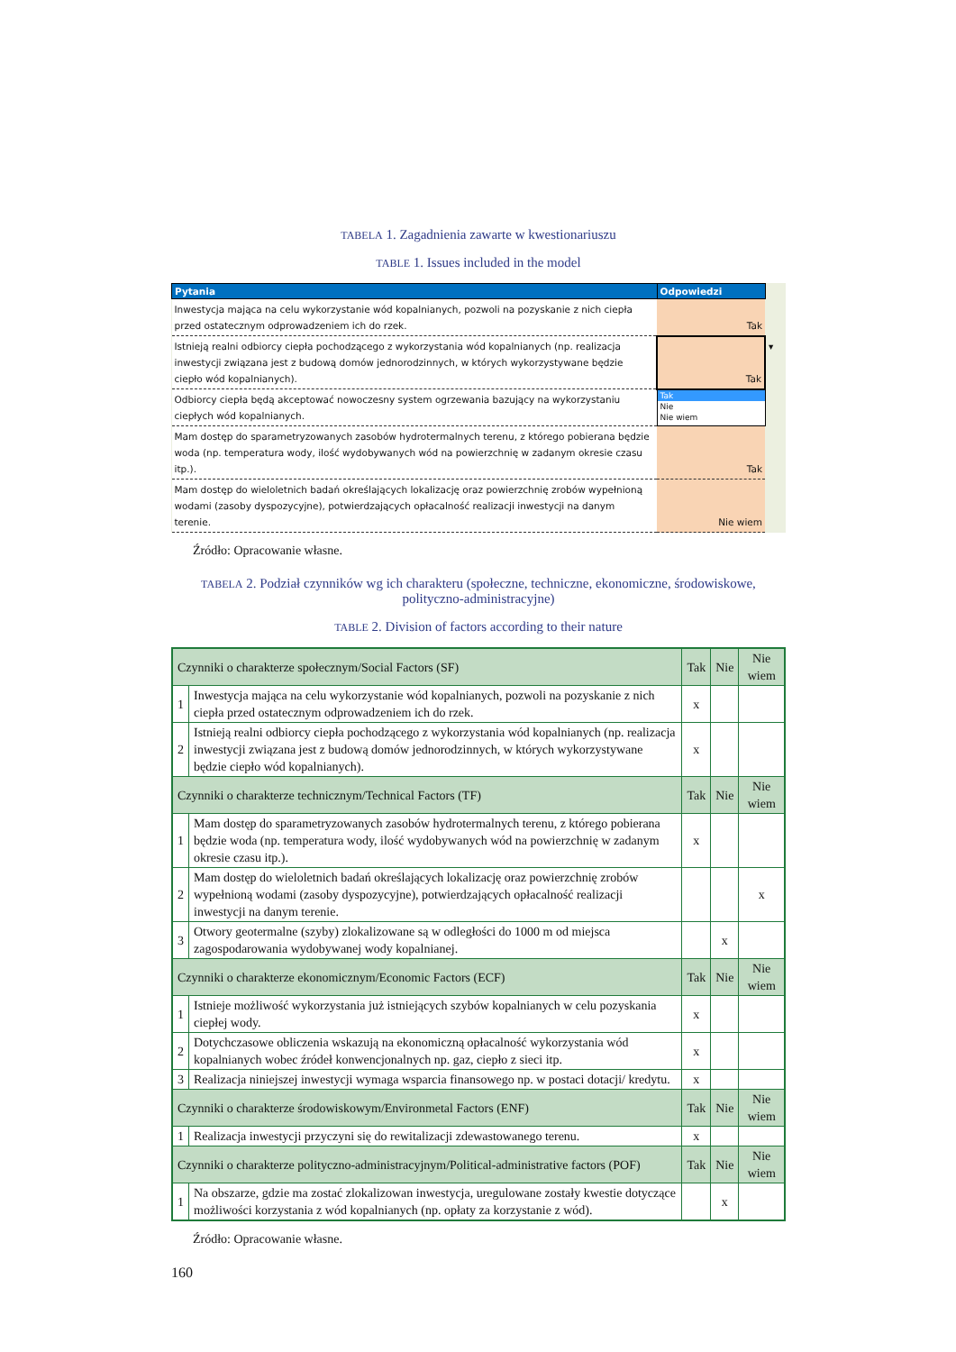TABELA 1. Zagadnienia zawarte w kwestionariuszu
TABLE 1. Issues included in the model
| Pytania | Odpowiedzi | |
| Inwestycja mająca na celu wykorzystanie wód kopalnianych, pozwoli na pozyskanie z nich ciepła przed ostatecznym odprowadzeniem ich do rzek. | Tak | |
| Istnieją realni odbiorcy ciepła pochodzącego z wykorzystania wód kopalnianych (np. realizacja inwestycji związana jest z budową domów jednorodzinnych, w których wykorzystywane będzie ciepło wód kopalnianych). | Tak | ▾ |
| Odbiorcy ciepła będą akceptować nowoczesny system ogrzewania bazujący na wykorzystaniu ciepłych wód kopalnianych. | Tak Nie Nie wiem | |
| Mam dostęp do sparametryzowanych zasobów hydrotermalnych terenu, z którego pobierana będzie woda (np. temperatura wody, ilość wydobywanych wód na powierzchnię w zadanym okresie czasu itp.). | Tak | |
| Mam dostęp do wieloletnich badań określających lokalizację oraz powierzchnię zrobów wypełnioną wodami (zasoby dyspozycyjne), potwierdzających opłacalność realizacji inwestycji na danym terenie. | Nie wiem | |
Źródło: Opracowanie własne.
TABELA 2. Podział czynników wg ich charakteru (społeczne, techniczne, ekonomiczne, środowiskowe, polityczno-administracyjne)
TABLE 2. Division of factors according to their nature
| Czynniki o charakterze społecznym/Social Factors (SF) | | Tak | Nie | Nie wiem |
| --- | --- | --- | --- | --- |
| 1 | Inwestycja mająca na celu wykorzystanie wód kopalnianych, pozwoli na pozyskanie z nich ciepła przed ostatecznym odprowadzeniem ich do rzek. | x | | |
| 2 | Istnieją realni odbiorcy ciepła pochodzącego z wykorzystania wód kopalnianych (np. realizacja inwestycji związana jest z budową domów jednorodzinnych, w których wykorzystywane będzie ciepło wód kopalnianych). | x | | |
| Czynniki o charakterze technicznym/Technical Factors (TF) | | Tak | Nie | Nie wiem |
| 1 | Mam dostęp do sparametryzowanych zasobów hydrotermalnych terenu, z którego pobierana będzie woda (np. temperatura wody, ilość wydobywanych wód na powierzchnię w zadanym okresie czasu itp.). | x | | |
| 2 | Mam dostęp do wieloletnich badań określających lokalizację oraz powierzchnię zrobów wypełnioną wodami (zasoby dyspozycyjne), potwierdzających opłacalność realizacji inwestycji na danym terenie. | | | x |
| 3 | Otwory geotermalne (szyby) zlokalizowane są w odległości do 1000 m od miejsca zagospodarowania wydobywanej wody kopalnianej. | | x | |
| Czynniki o charakterze ekonomicznym/Economic Factors (ECF) | | Tak | Nie | Nie wiem |
| 1 | Istnieje możliwość wykorzystania już istniejących szybów kopalnianych w celu pozyskania ciepłej wody. | x | | |
| 2 | Dotychczasowe obliczenia wskazują na ekonomiczną opłacalność wykorzystania wód kopalnianych wobec źródeł konwencjonalnych np. gaz, ciepło z sieci itp. | x | | |
| 3 | Realizacja niniejszej inwestycji wymaga wsparcia finansowego np. w postaci dotacji/ kredytu. | x | | |
| Czynniki o charakterze środowiskowym/Environmetal Factors (ENF) | | Tak | Nie | Nie wiem |
| 1 | Realizacja inwestycji przyczyni się do rewitalizacji zdewastowanego terenu. | x | | |
| Czynniki o charakterze polityczno-administracyjnym/Political-administrative factors (POF) | | Tak | Nie | Nie wiem |
| 1 | Na obszarze, gdzie ma zostać zlokalizowan inwestycja, uregulowane zostały kwestie dotyczące możliwości korzystania z wód kopalnianych (np. opłaty za korzystanie z wód). | | x | |
Źródło: Opracowanie własne.
160